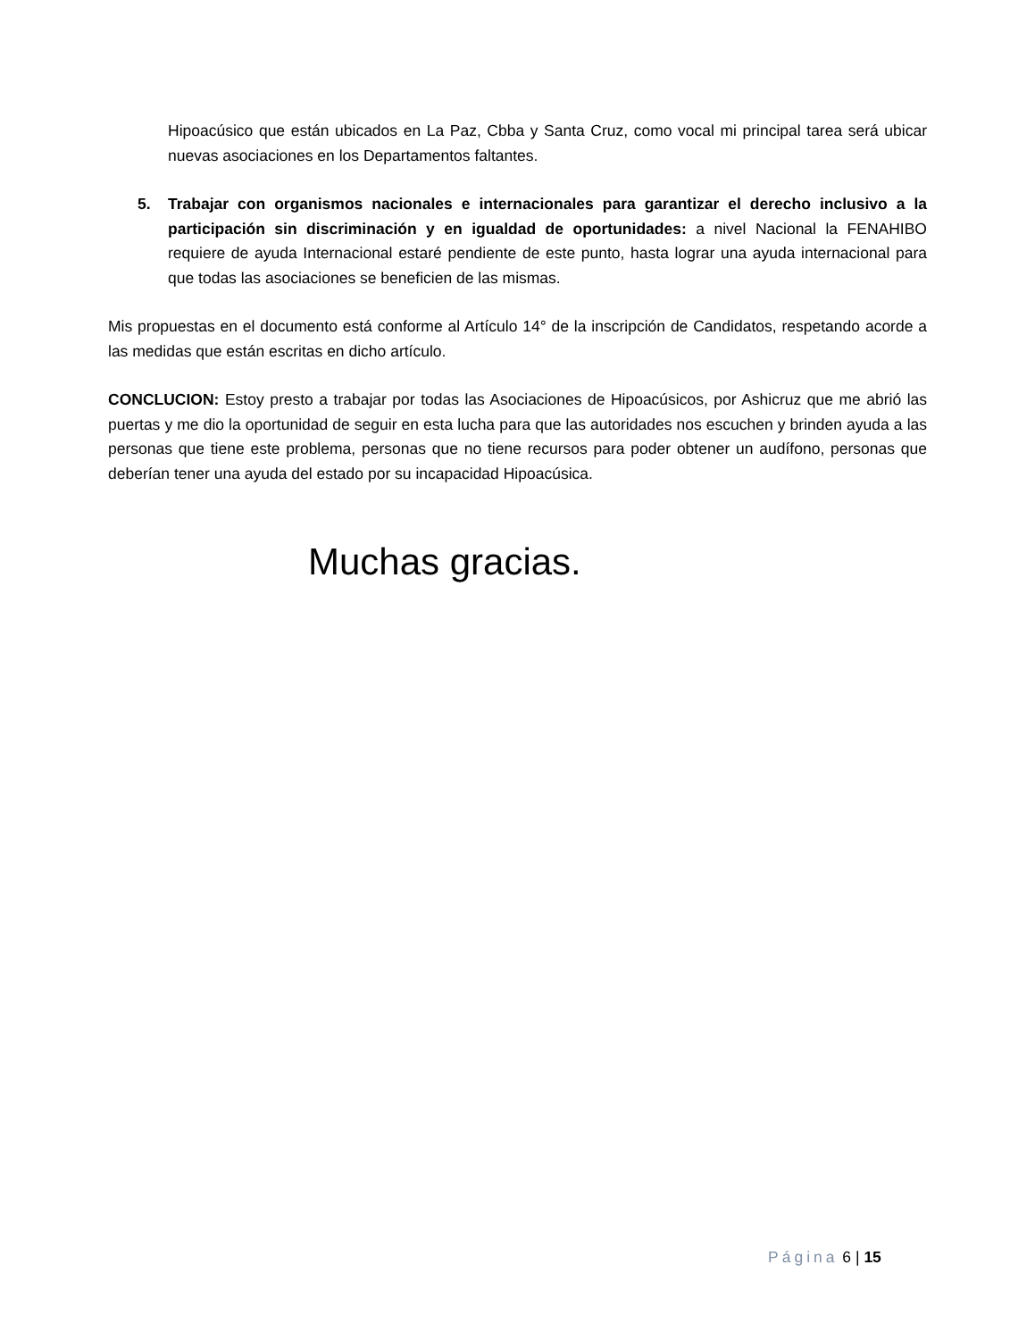Hipoacúsico que están ubicados en La Paz, Cbba y Santa Cruz, como vocal mi principal tarea será ubicar nuevas asociaciones en los Departamentos faltantes.
5. Trabajar con organismos nacionales e internacionales para garantizar el derecho inclusivo a la participación sin discriminación y en igualdad de oportunidades: a nivel Nacional la FENAHIBO requiere de ayuda Internacional estaré pendiente de este punto, hasta lograr una ayuda internacional para que todas las asociaciones se beneficien de las mismas.
Mis propuestas en el documento está conforme al Artículo 14° de la inscripción de Candidatos, respetando acorde a las medidas que están escritas en dicho artículo.
CONCLUCION: Estoy presto a trabajar por todas las Asociaciones de Hipoacúsicos, por Ashicruz que me abrió las puertas y me dio la oportunidad de seguir en esta lucha para que las autoridades nos escuchen y brinden ayuda a las personas que tiene este problema, personas que no tiene recursos para poder obtener un audífono, personas que deberían tener una ayuda del estado por su incapacidad Hipoacúsica.
Muchas gracias.
Página 6 | 15